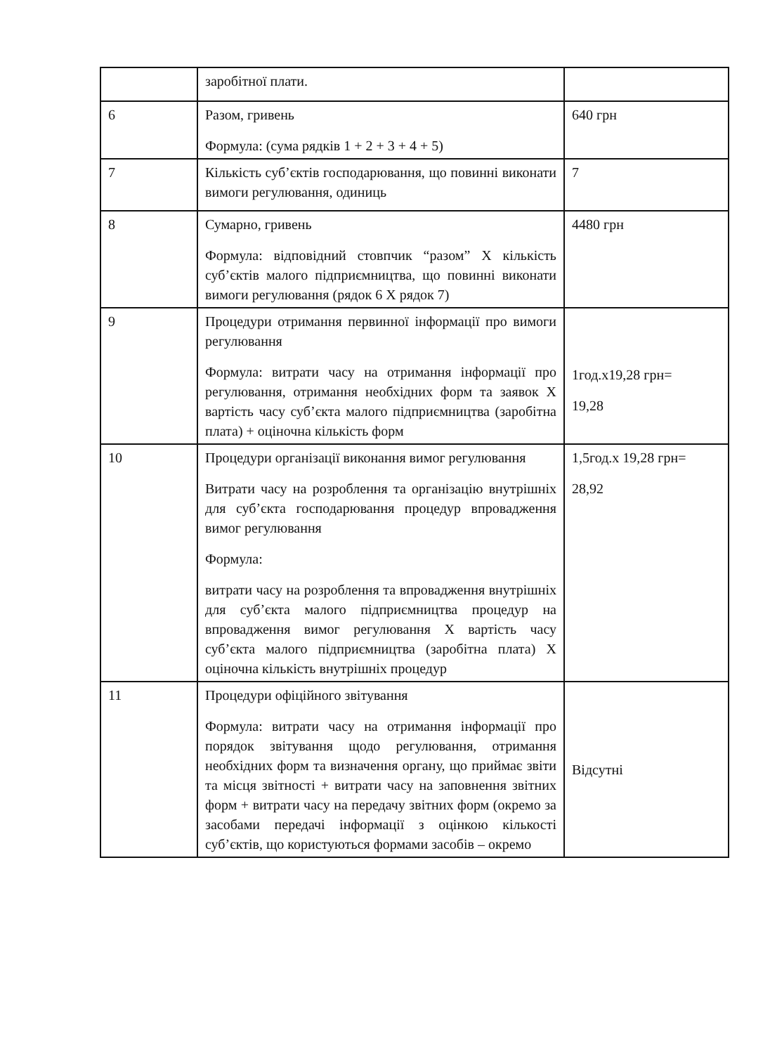| | заробітної плати. | |
| 6 | Разом, гривень Формула: (сума рядків 1 + 2 + 3 + 4 + 5) | 640 грн |
| 7 | Кількість суб’єктів господарювання, що повинні виконати вимоги регулювання, одиниць | 7 |
| 8 | Сумарно, гривень Формула: відповідний стовпчик “разом” Х кількість суб’єктів малого підприємництва, що повинні виконати вимоги регулювання (рядок 6 Х рядок 7) | 4480 грн |
| 9 | Процедури отримання первинної інформації про вимоги регулювання Формула: витрати часу на отримання інформації про регулювання, отримання необхідних форм та заявок Х вартість часу суб’єкта малого підприємництва (заробітна плата) + оціночна кількість форм | 1год.х19,28 грн= 19,28 |
| 10 | Процедури організації виконання вимог регулювання Витрати часу на розроблення та організацію внутрішніх для суб’єкта господарювання процедур впровадження вимог регулювання Формула: витрати часу на розроблення та впровадження внутрішніх для суб’єкта малого підприємництва процедур на впровадження вимог регулювання Х вартість часу суб’єкта малого підприємництва (заробітна плата) Х оціночна кількість внутрішніх процедур | 1,5год.х 19,28 грн= 28,92 |
| 11 | Процедури офіційного звітування Формула: витрати часу на отримання інформації про порядок звітування щодо регулювання, отримання необхідних форм та визначення органу, що приймає звіти та місця звітності + витрати часу на заповнення звітних форм + витрати часу на передачу звітних форм (окремо за засобами передачі інформації з оцінкою кількості суб’єктів, що користуються формами засобів – окремо | Відсутні |